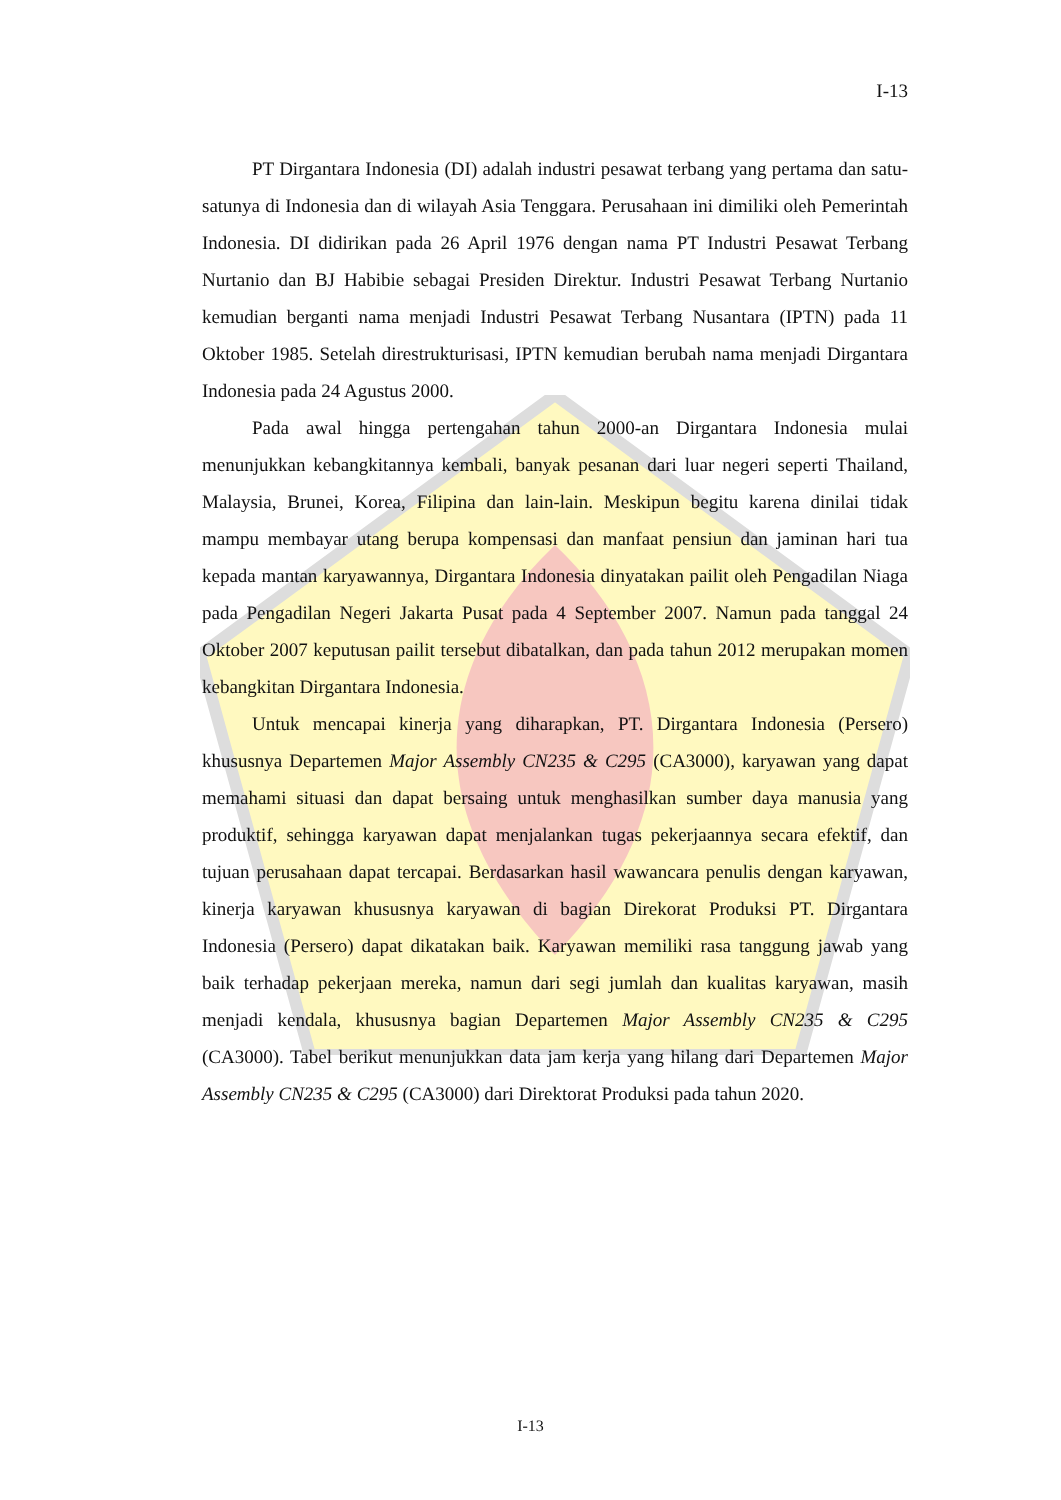I-13
PT Dirgantara Indonesia (DI) adalah industri pesawat terbang yang pertama dan satu-satunya di Indonesia dan di wilayah Asia Tenggara. Perusahaan ini dimiliki oleh Pemerintah Indonesia. DI didirikan pada 26 April 1976 dengan nama PT Industri Pesawat Terbang Nurtanio dan BJ Habibie sebagai Presiden Direktur. Industri Pesawat Terbang Nurtanio kemudian berganti nama menjadi Industri Pesawat Terbang Nusantara (IPTN) pada 11 Oktober 1985. Setelah direstrukturisasi, IPTN kemudian berubah nama menjadi Dirgantara Indonesia pada 24 Agustus 2000.
Pada awal hingga pertengahan tahun 2000-an Dirgantara Indonesia mulai menunjukkan kebangkitannya kembali, banyak pesanan dari luar negeri seperti Thailand, Malaysia, Brunei, Korea, Filipina dan lain-lain. Meskipun begitu karena dinilai tidak mampu membayar utang berupa kompensasi dan manfaat pensiun dan jaminan hari tua kepada mantan karyawannya, Dirgantara Indonesia dinyatakan pailit oleh Pengadilan Niaga pada Pengadilan Negeri Jakarta Pusat pada 4 September 2007. Namun pada tanggal 24 Oktober 2007 keputusan pailit tersebut dibatalkan, dan pada tahun 2012 merupakan momen kebangkitan Dirgantara Indonesia.
Untuk mencapai kinerja yang diharapkan, PT. Dirgantara Indonesia (Persero) khususnya Departemen Major Assembly CN235 & C295 (CA3000), karyawan yang dapat memahami situasi dan dapat bersaing untuk menghasilkan sumber daya manusia yang produktif, sehingga karyawan dapat menjalankan tugas pekerjaannya secara efektif, dan tujuan perusahaan dapat tercapai. Berdasarkan hasil wawancara penulis dengan karyawan, kinerja karyawan khususnya karyawan di bagian Direkorat Produksi PT. Dirgantara Indonesia (Persero) dapat dikatakan baik. Karyawan memiliki rasa tanggung jawab yang baik terhadap pekerjaan mereka, namun dari segi jumlah dan kualitas karyawan, masih menjadi kendala, khususnya bagian Departemen Major Assembly CN235 & C295 (CA3000). Tabel berikut menunjukkan data jam kerja yang hilang dari Departemen Major Assembly CN235 & C295 (CA3000) dari Direktorat Produksi pada tahun 2020.
I-13